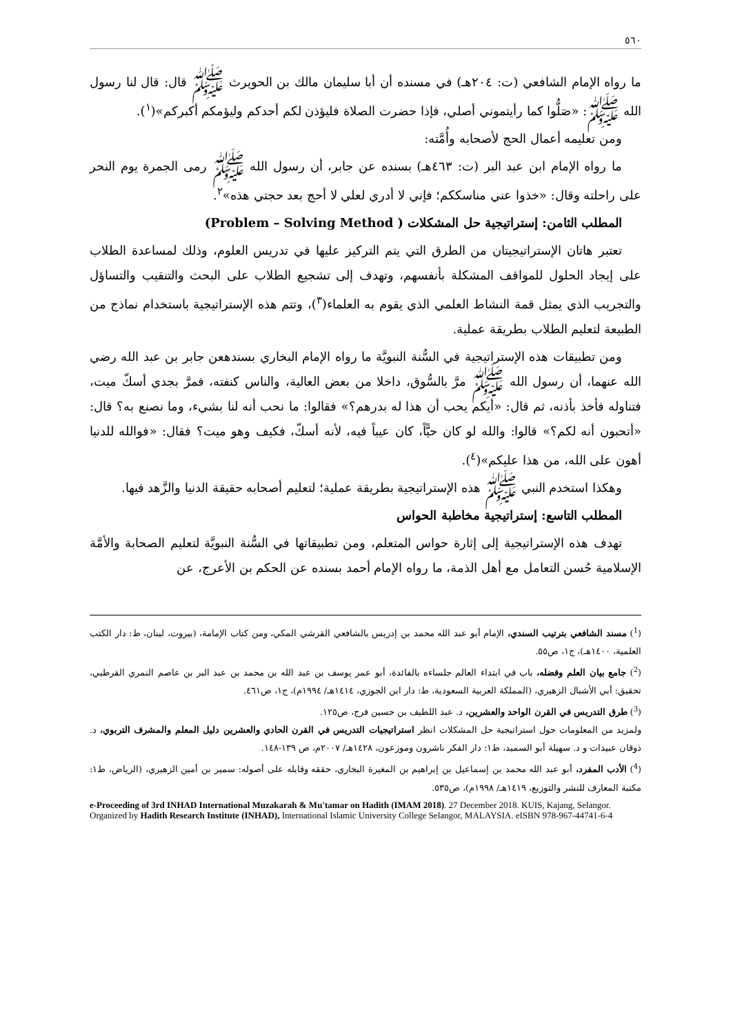٥٦٠
ما رواه الإمام الشافعي (ت: ٢٠٤هـ) في مسنده أن أبا سليمان مالك بن الحويرث ﷺ قال: قال لنا رسول الله ﷺ: «صَلُّوا كما رأيتموني أصلي، فإذا حضرت الصلاة فليؤذن لكم أحدكم وليؤمكم أكبركم»(<sup>١</sup>).
ومن تعليمه أعمال الحج لأصحابه وأُمَّته:
ما رواه الإمام ابن عبد البر (ت: ٤٦٣هـ) بسنده عن جابر، أن رسول الله ﷺ رمى الجمرة يوم النحر على راحلته وقال: «خذوا عني مناسككم؛ فإني لا أدري لعلي لا أحج بعد حجتي هذه»<sup>٢</sup>.
المطلب الثامن: إستراتيجية حل المشكلات ( Problem – Solving Method)
تعتبر هاتان الإستراتيجيتان من الطرق التي يتم التركيز عليها في تدريس العلوم، وذلك لمساعدة الطلاب على إيجاد الحلول للمواقف المشكلة بأنفسهم، وتهدف إلى تشجيع الطلاب على البحث والتنقيب والتساؤل والتجريب الذي يمثل قمة النشاط العلمي الذي يقوم به العلماء(<sup>٣</sup>)، وتتم هذه الإستراتيجية باستخدام نماذج من الطبيعة لتعليم الطلاب بطريقة عملية.
ومن تطبيقات هذه الإستراتيجية في السُّنة النبويَّة ما رواه الإمام البخاري بسندهعن جابر بن عبد الله رضي الله عنهما، أن رسول الله ﷺ مرَّ بالسُّوق، داخلا من بعض العالية، والناس كنفته، فمرَّ بجدي أسكّ ميت، فتناوله فأخذ بأذنه، ثم قال: «أيكم يحب أن هذا له بدرهم؟» فقالوا: ما نحب أنه لنا بشيء، وما نصنع به؟ قال: «أتحبون أنه لكم؟» قالوا: والله لو كان حيًّاً، كان عيباً فيه، لأنه أسكّ، فكيف وهو ميت؟ فقال: «فوالله للدنيا أهون على الله، من هذا عليكم»(<sup>٤</sup>).
وهكذا استخدم النبي ﷺ هذه الإستراتيجية بطريقة عملية؛ لتعليم أصحابه حقيقة الدنيا والزَّهد فيها.
المطلب التاسع: إستراتيجية مخاطبة الحواس
تهدف هذه الإستراتيجية إلى إثارة حواس المتعلم، ومن تطبيقاتها في السُّنة النبويَّة لتعليم الصحابة والأمَّة الإسلامية حُسن التعامل مع أهل الذمة، ما رواه الإمام أحمد بسنده عن الحكم بن الأعرج، عن
(<sup>1</sup>) مسند الشافعي بترتيب السندي، الإمام أبو عبد الله محمد بن إدريس بالشافعي القرشي المكي، ومن كتاب الإمامة، (بيروت، لبنان، ط: دار الكتب العلمية، ١٤٠٠هـ)، ج١، ص٥٥.
(<sup>2</sup>) جامع بيان العلم وفضله، باب في ابتداء العالم جلساءه بالفائدة، أبو عمر يوسف بن عبد الله بن محمد بن عبد البر بن عاصم النمري القرطبي، تحقيق: أبي الأشبال الزهيري، (المملكة العربية السعودية، ط: دار ابن الجوزي، ١٤١٤هـ/ ١٩٩٤م)، ج١، ص٤٦١.
(<sup>3</sup>) طرق التدريس في القرن الواحد والعشرين، د. عبد اللطيف بن حسين فرج، ص١٢٥.
ولمزيد من المعلومات حول استراتيجية حل المشكلات انظر استراتيجيات التدريس في القرن الحادي والعشرين دليل المعلم والمشرف التربوي، د. ذوقان عبيدات و د. سهيلة أبو السميد، ط١: دار الفكر ناشرون وموزعون، ١٤٢٨هـ/ ٢٠٠٧م، ص ١٣٩-١٤٨.
(<sup>4</sup>) الأدب المفرد، أبو عبد الله محمد بن إسماعيل بن إبراهيم بن المغيرة البخاري، حققه وقابله على أصوله: سمير بن أمين الزهيري، (الرياض، ط١: مكتبة المعارف للنشر والتوزيع، ١٤١٩هـ/ ١٩٩٨م)، ص٥٣٥.
e-Proceeding of 3rd INHAD International Muzakarah & Mu'tamar on Hadith (IMAM 2018). 27 December 2018. KUIS, Kajang, Selangor. Organized by Hadith Research Institute (INHAD), International Islamic University College Selangor, MALAYSIA. eISBN 978-967-44741-6-4